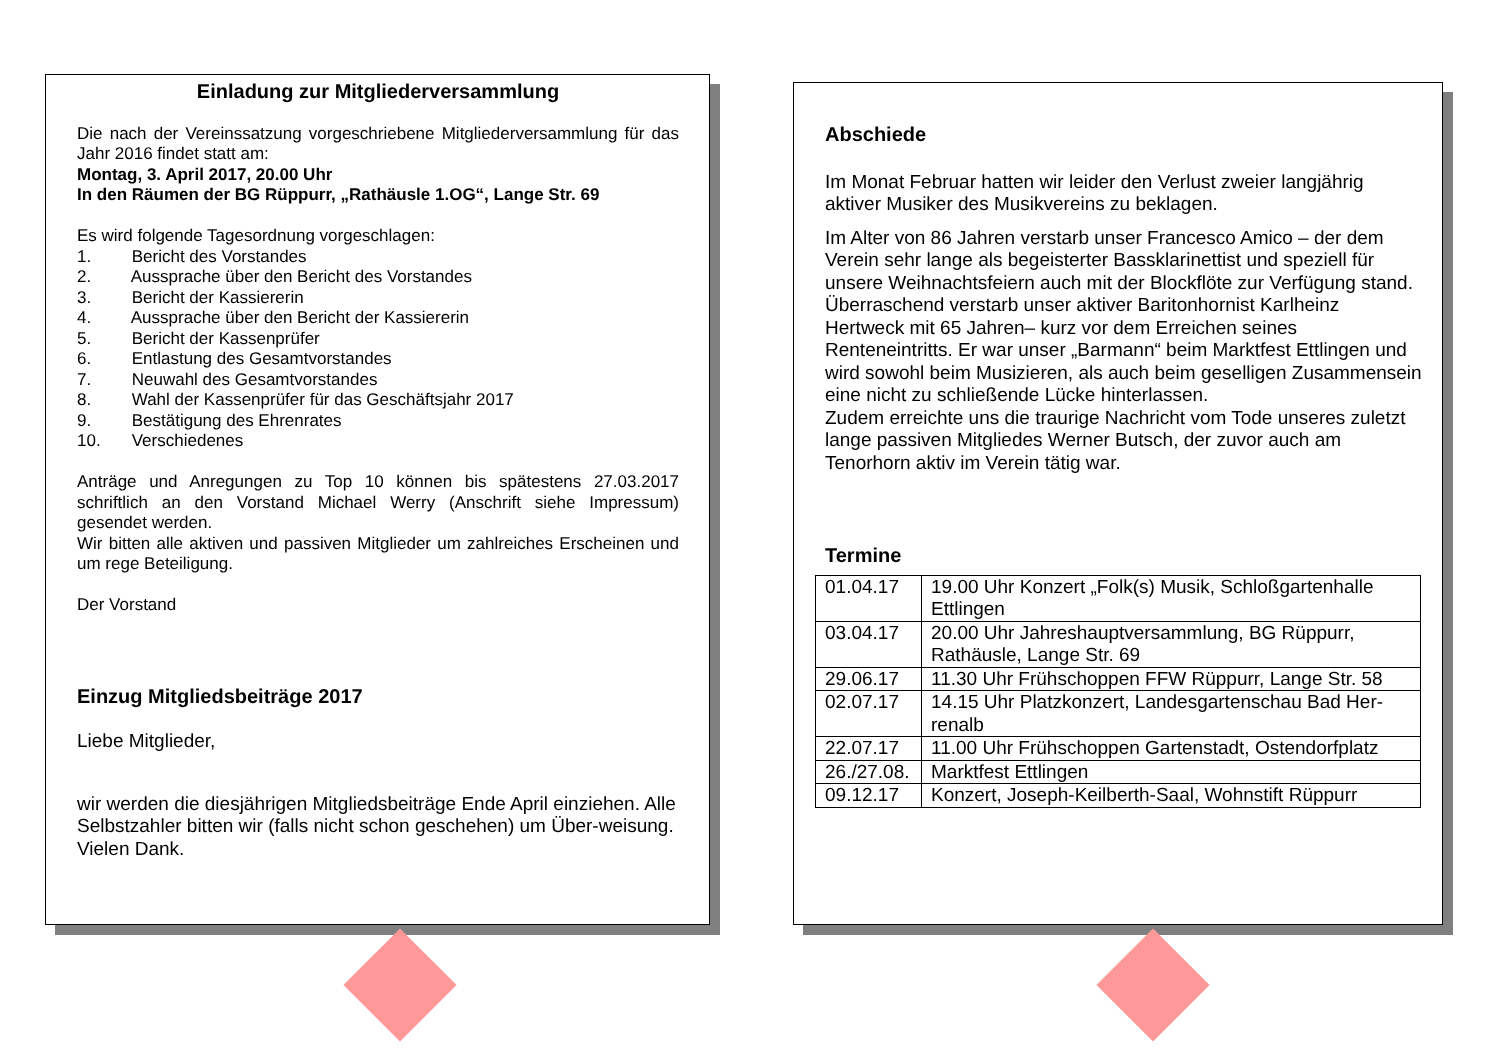Einladung zur Mitgliederversammlung
Die nach der Vereinssatzung vorgeschriebene Mitgliederversammlung für das Jahr 2016 findet statt am:
Montag, 3. April 2017, 20.00 Uhr
In den Räumen der BG Rüppurr, „Rathäusle 1.OG“, Lange Str. 69
Es wird folgende Tagesordnung vorgeschlagen:
1. Bericht des Vorstandes
2. Aussprache über den Bericht des Vorstandes
3. Bericht der Kassiererin
4. Aussprache über den Bericht der Kassiererin
5. Bericht der Kassenprüfer
6. Entlastung des Gesamtvorstandes
7. Neuwahl des Gesamtvorstandes
8. Wahl der Kassenprüfer für das Geschäftsjahr 2017
9. Bestätigung des Ehrenrates
10. Verschiedenes
Anträge und Anregungen zu Top 10 können bis spätestens 27.03.2017 schriftlich an den Vorstand Michael Werry (Anschrift siehe Impressum) gesendet werden.
Wir bitten alle aktiven und passiven Mitglieder um zahlreiches Erscheinen und um rege Beteiligung.
Der Vorstand
Einzug Mitgliedsbeiträge 2017
Liebe Mitglieder,
wir werden die diesjährigen Mitgliedsbeiträge Ende April einziehen. Alle Selbstzahler bitten wir (falls nicht schon geschehen) um Über-weisung. Vielen Dank.
Abschiede
Im Monat Februar hatten wir leider den Verlust zweier langjährig aktiver Musiker des Musikvereins zu beklagen.
Im Alter von 86 Jahren verstarb unser Francesco Amico – der dem Verein sehr lange als begeisterter Bassklarinettist und speziell für unsere Weihnachtsfeiern auch mit der Blockflöte zur Verfügung stand.
Überraschend verstarb unser aktiver Baritonhornist Karlheinz Hertweck mit 65 Jahren– kurz vor dem Erreichen seines Renteneintritts. Er war unser „Barmann“ beim Marktfest Ettlingen und wird sowohl beim Musizieren, als auch beim geselligen Zusammensein eine nicht zu schließende Lücke hinterlassen.
Zudem erreichte uns die traurige Nachricht vom Tode unseres zuletzt lange passiven Mitgliedes Werner Butsch, der zuvor auch am Tenorhorn aktiv im Verein tätig war.
Termine
| 01.04.17 | 19.00 Uhr Konzert „Folk(s) Musik, Schloßgartenhalle Ettlingen |
| 03.04.17 | 20.00 Uhr Jahreshauptversammlung, BG Rüppurr, Rathäusle, Lange Str. 69 |
| 29.06.17 | 11.30 Uhr Frühschoppen FFW Rüppurr, Lange Str. 58 |
| 02.07.17 | 14.15 Uhr Platzkonzert, Landesgartenschau Bad Her-renalb |
| 22.07.17 | 11.00 Uhr Frühschoppen Gartenstadt, Ostendorfplatz |
| 26./27.08. | Marktfest Ettlingen |
| 09.12.17 | Konzert, Joseph-Keilberth-Saal, Wohnstift Rüppurr |